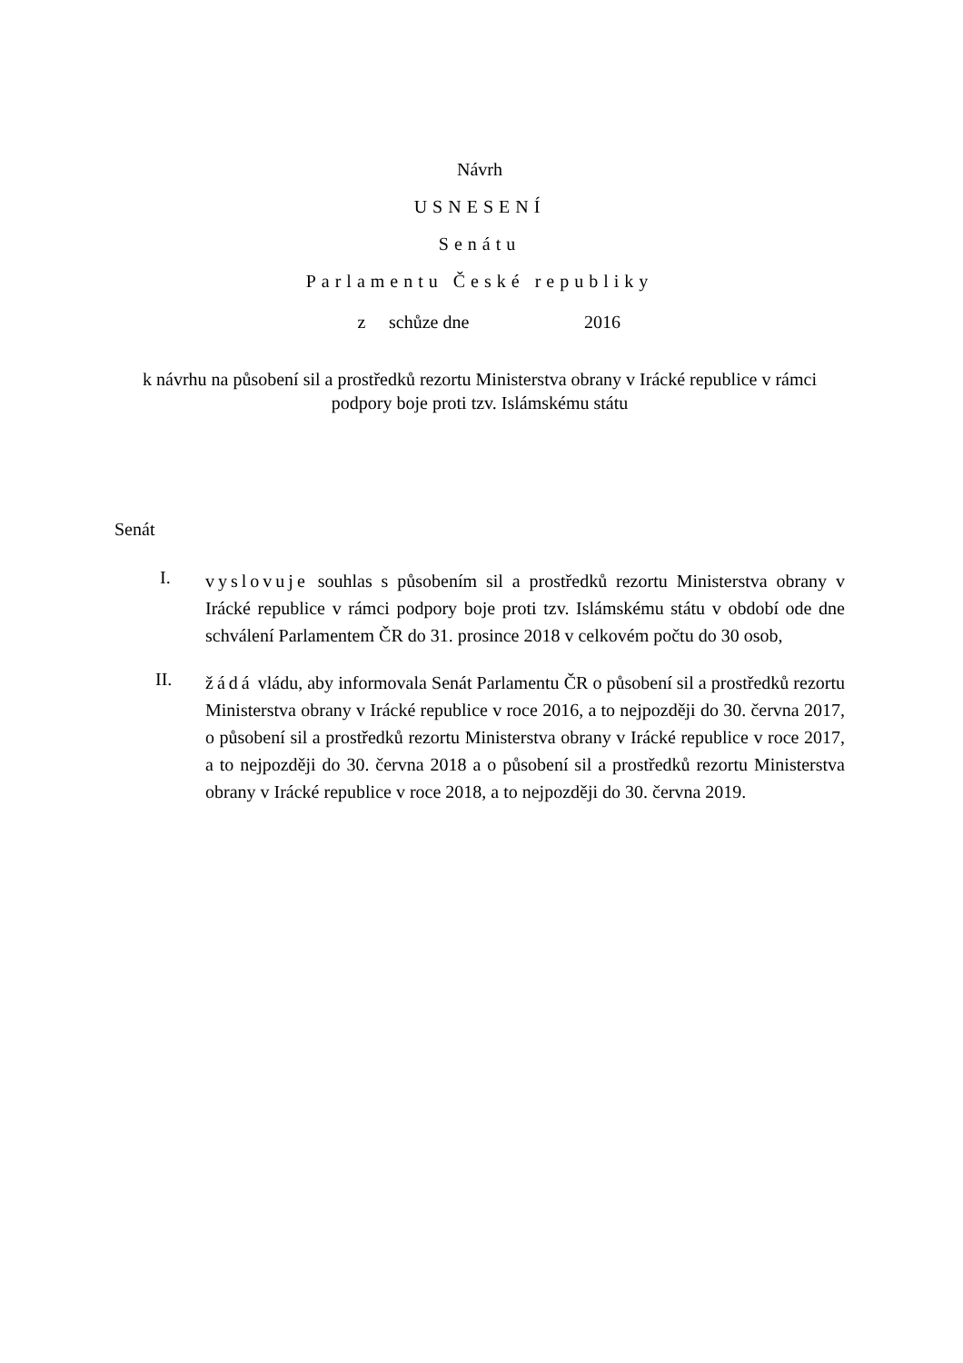Návrh
USNESENÍ
Senátu
Parlamentu České republiky
z schůze dne 2016
k návrhu na působení sil a prostředků rezortu Ministerstva obrany v Irácké republice v rámci podpory boje proti tzv. Islámskému státu
Senát
I.
vyslovuje souhlas s působením sil a prostředků rezortu Ministerstva obrany v Irácké republice v rámci podpory boje proti tzv. Islámskému státu v období ode dne schválení Parlamentem ČR do 31. prosince 2018 v celkovém počtu do 30 osob,
II.
žádá vládu, aby informovala Senát Parlamentu ČR o působení sil a prostředků rezortu Ministerstva obrany v Irácké republice v roce 2016, a to nejpozději do 30. června 2017, o působení sil a prostředků rezortu Ministerstva obrany v Irácké republice v roce 2017, a to nejpozději do 30. června 2018 a o působení sil a prostředků rezortu Ministerstva obrany v Irácké republice v roce 2018, a to nejpozději do 30. června 2019.